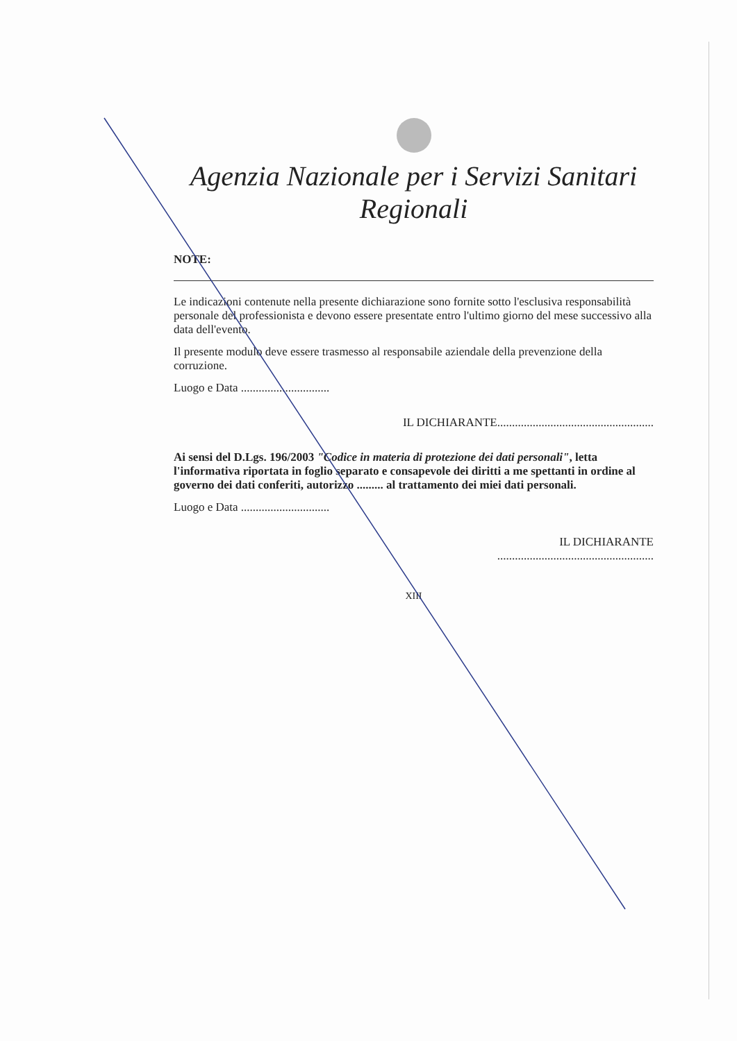Agenzia Nazionale per i Servizi Sanitari Regionali
NOTE:
Le indicazioni contenute nella presente dichiarazione sono fornite sotto l'esclusiva responsabilità personale del professionista e devono essere presentate entro l'ultimo giorno del mese successivo alla data dell'evento.
Il presente modulo deve essere trasmesso al responsabile aziendale della prevenzione della corruzione.
Luogo e Data ..............................
IL DICHIARANTE.....................................................
Ai sensi del D.Lgs. 196/2003 "Codice in materia di protezione dei dati personali", letta l'informativa riportata in foglio separato e consapevole dei diritti a me spettanti in ordine al governo dei dati conferiti, autorizzo ......... al trattamento dei miei dati personali.
Luogo e Data ..............................
IL DICHIARANTE
.....................................................
XIII